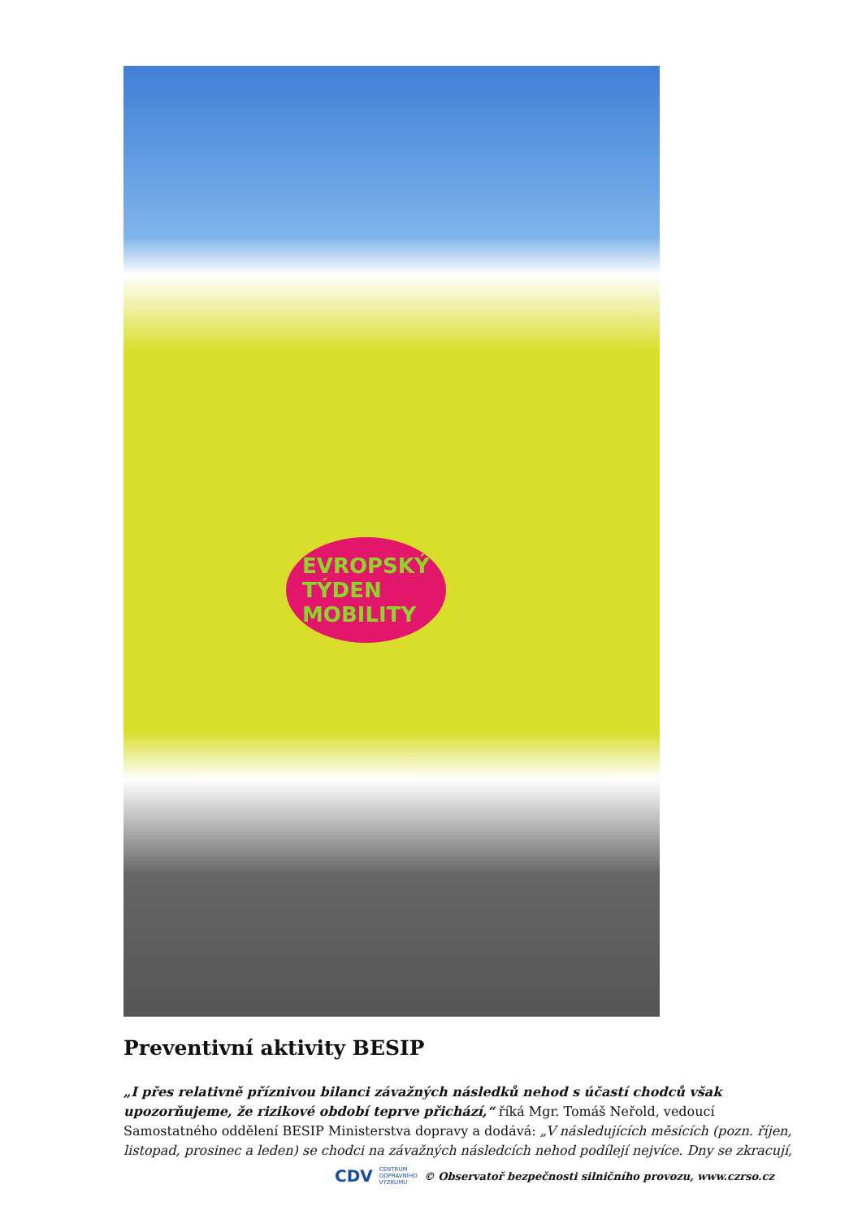EVROPSKÝ
TÝDEN
MOBILITY
Preventivní aktivity BESIP
„I přes relativně příznivou bilanci závažných následků nehod s účastí chodců však upozorňujeme, že rizikové období teprve přichází,“ říká Mgr. Tomáš Neřold, vedoucí Samostatného oddělení BESIP Ministerstva dopravy a dodává: „V následujících měsících (pozn. říjen, listopad, prosinec a leden) se chodci na závažných následcích nehod podílejí nejvíce. Dny se zkracují,
CDV CENTRUM
DOPRAVNÍHO
VÝZKUMU © Observatoř bezpečnosti silničního provozu, www.czrso.cz